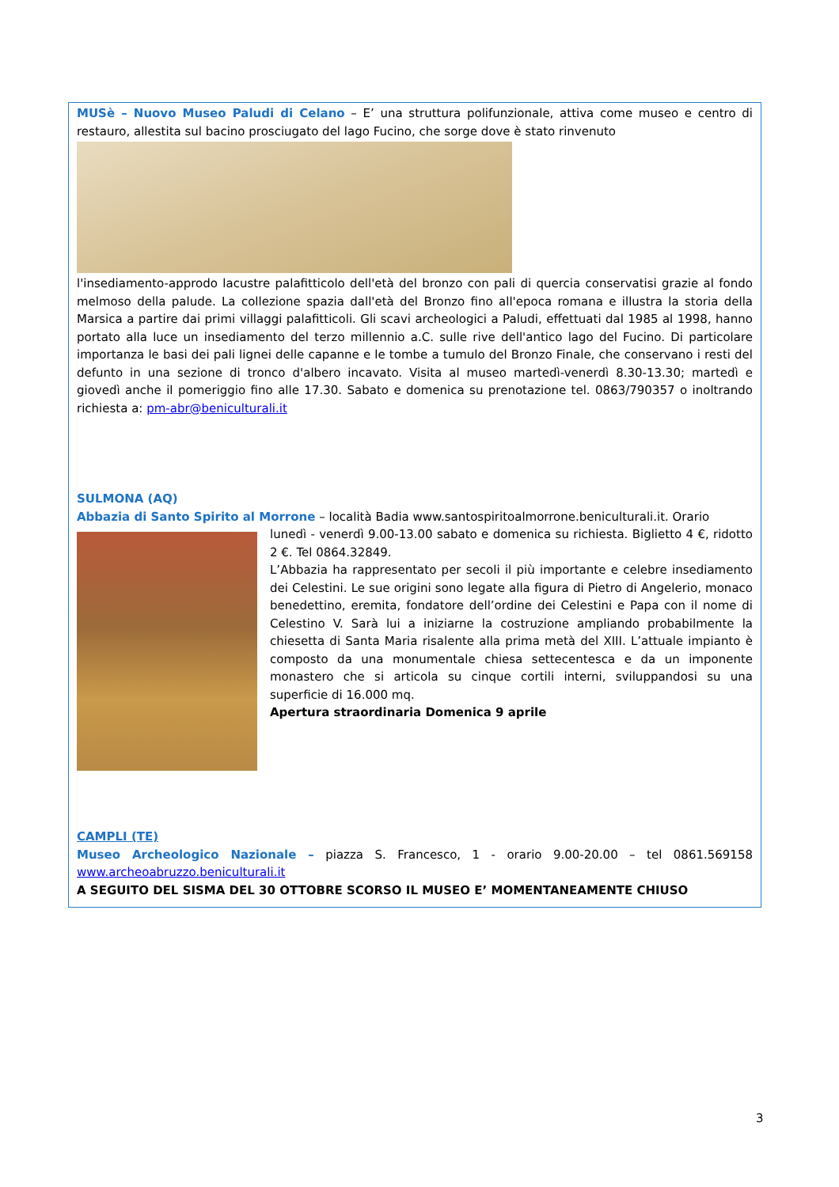MUSè – Nuovo Museo Paludi di Celano – E’ una struttura polifunzionale, attiva come museo e centro di restauro, allestita sul bacino prosciugato del lago Fucino, che sorge dove è stato rinvenuto
l'insediamento-approdo lacustre palafitticolo dell'età del bronzo con pali di quercia conservatisi grazie al fondo melmoso della palude. La collezione spazia dall'età del Bronzo fino all'epoca romana e illustra la storia della Marsica a partire dai primi villaggi palafitticoli. Gli scavi archeologici a Paludi, effettuati dal 1985 al 1998, hanno portato alla luce un insediamento del terzo millennio a.C. sulle rive dell'antico lago del Fucino. Di particolare importanza le basi dei pali lignei delle capanne e le tombe a tumulo del Bronzo Finale, che conservano i resti del defunto in una sezione di tronco d'albero incavato. Visita al museo martedì-venerdì 8.30-13.30; martedì e giovedì anche il pomeriggio fino alle 17.30. Sabato e domenica su prenotazione tel. 0863/790357 o inoltrando richiesta a: pm-abr@beniculturali.it
SULMONA (AQ)
Abbazia di Santo Spirito al Morrone – località Badia www.santospiritoalmorrone.beniculturali.it. Orario
lunedì - venerdì 9.00-13.00 sabato e domenica su richiesta. Biglietto 4 €, ridotto 2 €. Tel 0864.32849.
L’Abbazia ha rappresentato per secoli il più importante e celebre insediamento dei Celestini. Le sue origini sono legate alla figura di Pietro di Angelerio, monaco benedettino, eremita, fondatore dell’ordine dei Celestini e Papa con il nome di Celestino V. Sarà lui a iniziarne la costruzione ampliando probabilmente la chiesetta di Santa Maria risalente alla prima metà del XIII. L’attuale impianto è composto da una monumentale chiesa settecentesca e da un imponente monastero che si articola su cinque cortili interni, sviluppandosi su una superficie di 16.000 mq.
Apertura straordinaria Domenica 9 aprile
CAMPLI (TE)
Museo Archeologico Nazionale – piazza S. Francesco, 1 - orario 9.00-20.00 – tel 0861.569158 www.archeoabruzzo.beniculturali.it
A SEGUITO DEL SISMA DEL 30 OTTOBRE SCORSO IL MUSEO E’ MOMENTANEAMENTE CHIUSO
3